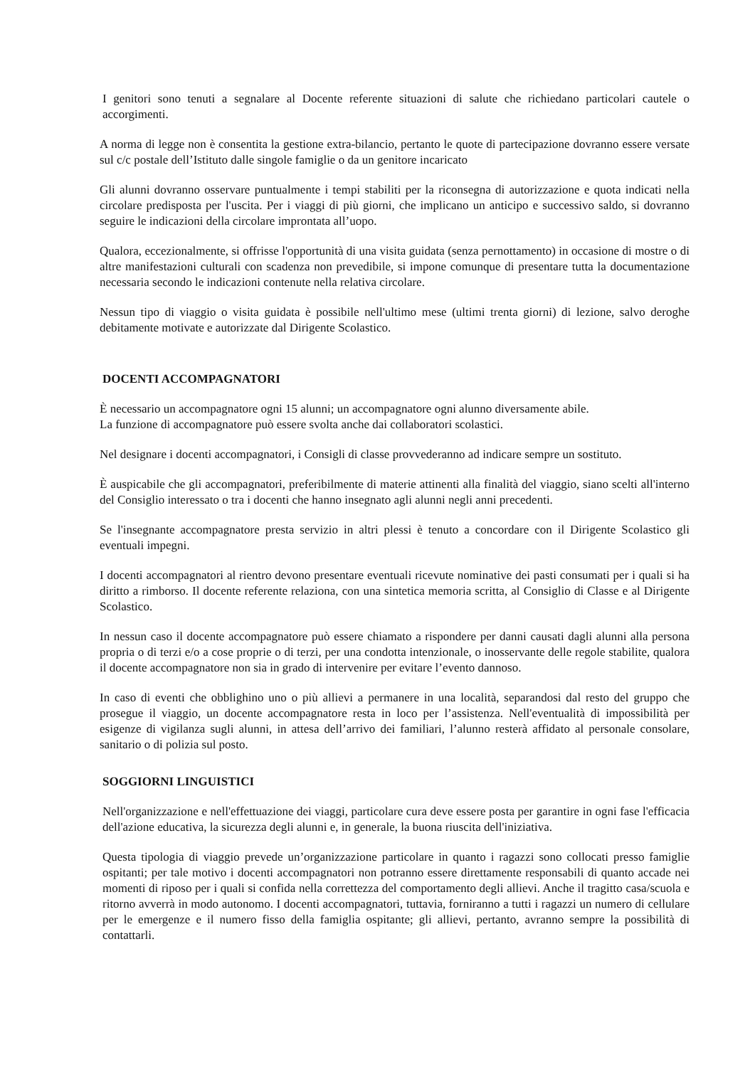I genitori sono tenuti a segnalare al Docente referente situazioni di salute che richiedano particolari cautele o accorgimenti.
A norma di legge non è consentita la gestione extra-bilancio, pertanto le quote di partecipazione dovranno essere versate sul c/c postale dell’Istituto dalle singole famiglie o da un genitore incaricato
Gli alunni dovranno osservare puntualmente i tempi stabiliti per la riconsegna di autorizzazione e quota indicati nella circolare predisposta per l'uscita. Per i viaggi di più giorni, che implicano un anticipo e successivo saldo, si dovranno seguire le indicazioni della circolare improntata all’uopo.
Qualora, eccezionalmente, si offrisse l'opportunità di una visita guidata (senza pernottamento) in occasione di mostre o di altre manifestazioni culturali con scadenza non prevedibile, si impone comunque di presentare tutta la documentazione necessaria secondo le indicazioni contenute nella relativa circolare.
Nessun tipo di viaggio o visita guidata è possibile nell'ultimo mese (ultimi trenta giorni) di lezione, salvo deroghe debitamente motivate e autorizzate dal Dirigente Scolastico.
DOCENTI ACCOMPAGNATORI
È necessario un accompagnatore ogni 15 alunni; un accompagnatore ogni alunno diversamente abile.
La funzione di accompagnatore può essere svolta anche dai collaboratori scolastici.
Nel designare i docenti accompagnatori, i Consigli di classe provvederanno ad indicare sempre un sostituto.
È auspicabile che gli accompagnatori, preferibilmente di materie attinenti alla finalità del viaggio, siano scelti all'interno del Consiglio interessato o tra i docenti che hanno insegnato agli alunni negli anni precedenti.
Se l'insegnante accompagnatore presta servizio in altri plessi è tenuto a concordare con il Dirigente Scolastico gli eventuali impegni.
I docenti accompagnatori al rientro devono presentare eventuali ricevute nominative dei pasti consumati per i quali si ha diritto a rimborso. Il docente referente relaziona, con una sintetica memoria scritta, al Consiglio di Classe e al Dirigente Scolastico.
In nessun caso il docente accompagnatore può essere chiamato a rispondere per danni causati dagli alunni alla persona propria o di terzi e/o a cose proprie o di terzi, per una condotta intenzionale, o inosservante delle regole stabilite, qualora il docente accompagnatore non sia in grado di intervenire per evitare l’evento dannoso.
In caso di eventi che obblighino uno o più allievi a permanere in una località, separandosi dal resto del gruppo che prosegue il viaggio, un docente accompagnatore resta in loco per l’assistenza. Nell'eventualità di impossibilità per esigenze di vigilanza sugli alunni, in attesa dell’arrivo dei familiari, l’alunno resterà affidato al personale consolare, sanitario o di polizia sul posto.
SOGGIORNI LINGUISTICI
Nell'organizzazione e nell'effettuazione dei viaggi, particolare cura deve essere posta per garantire in ogni fase l'efficacia dell'azione educativa, la sicurezza degli alunni e, in generale, la buona riuscita dell'iniziativa.
Questa tipologia di viaggio prevede un’organizzazione particolare in quanto i ragazzi sono collocati presso famiglie ospitanti; per tale motivo i docenti accompagnatori non potranno essere direttamente responsabili di quanto accade nei momenti di riposo per i quali si confida nella correttezza del comportamento degli allievi. Anche il tragitto casa/scuola e ritorno avverrà in modo autonomo. I docenti accompagnatori, tuttavia, forniranno a tutti i ragazzi un numero di cellulare per le emergenze e il numero fisso della famiglia ospitante; gli allievi, pertanto, avranno sempre la possibilità di contattarli.